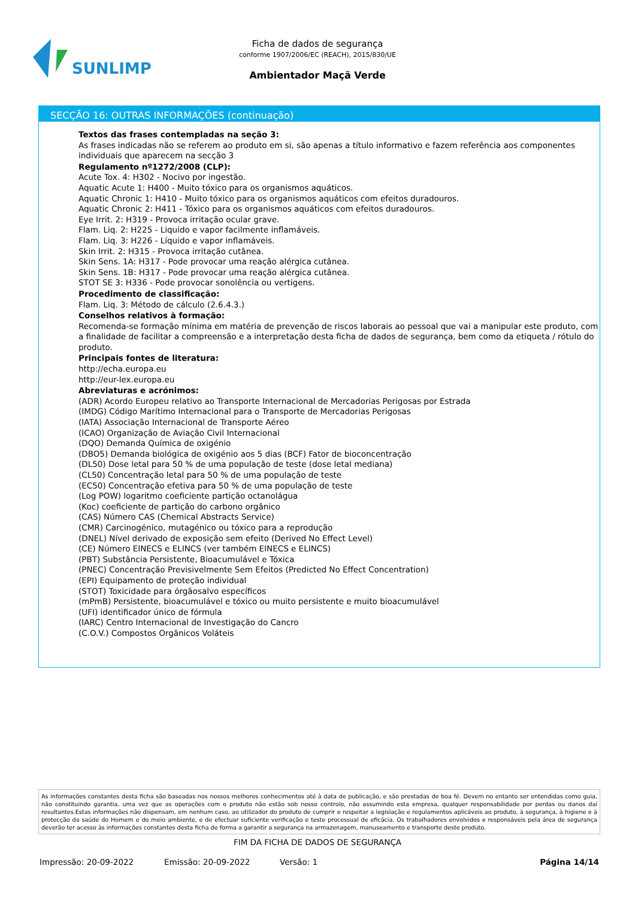SUNLIMP
Ficha de dados de segurança
conforme 1907/2006/EC (REACH), 2015/830/UE
Ambientador Maçã Verde
SECÇÃO 16: OUTRAS INFORMAÇÕES (continuação)
Textos das frases contempladas na seção 3:
As frases indicadas não se referem ao produto em si, são apenas a título informativo e fazem referência aos componentes individuais que aparecem na secção 3
Regulamento nº1272/2008 (CLP):
Acute Tox. 4: H302 - Nocivo por ingestão.
Aquatic Acute 1: H400 - Muito tóxico para os organismos aquáticos.
Aquatic Chronic 1: H410 - Muito tóxico para os organismos aquáticos com efeitos duradouros.
Aquatic Chronic 2: H411 - Tóxico para os organismos aquáticos com efeitos duradouros.
Eye Irrit. 2: H319 - Provoca irritação ocular grave.
Flam. Liq. 2: H225 - Liquido e vapor facilmente inflamáveis.
Flam. Liq. 3: H226 - Líquido e vapor inflamáveis.
Skin Irrit. 2: H315 - Provoca irritação cutânea.
Skin Sens. 1A: H317 - Pode provocar uma reação alérgica cutânea.
Skin Sens. 1B: H317 - Pode provocar uma reação alérgica cutânea.
STOT SE 3: H336 - Pode provocar sonolência ou vertigens.
Procedimento de classificação:
Flam. Liq. 3: Método de cálculo (2.6.4.3.)
Conselhos relativos à formação:
Recomenda-se formação mínima em matéria de prevenção de riscos laborais ao pessoal que vai a manipular este produto, com a finalidade de facilitar a compreensão e a interpretação desta ficha de dados de segurança, bem como da etiqueta / rótulo do produto.
Principais fontes de literatura:
http://echa.europa.eu
http://eur-lex.europa.eu
Abreviaturas e acrónimos:
(ADR) Acordo Europeu relativo ao Transporte Internacional de Mercadorias Perigosas por Estrada
(IMDG) Código Marítimo Internacional para o Transporte de Mercadorias Perigosas
(IATA) Associação Internacional de Transporte Aéreo
(ICAO) Organização de Aviação Civil Internacional
(DQO) Demanda Química de oxigénio
(DBO5) Demanda biológica de oxigénio aos 5 dias (BCF) Fator de bioconcentração
(DL50) Dose letal para 50 % de uma população de teste (dose letal mediana)
(CL50) Concentração letal para 50 % de uma população de teste
(EC50) Concentração efetiva para 50 % de uma população de teste
(Log POW) logaritmo coeficiente partição octanolágua
(Koc) coeficiente de partição do carbono orgânico
(CAS) Número CAS (Chemical Abstracts Service)
(CMR) Carcinogénico, mutagénico ou tóxico para a reprodução
(DNEL) Nível derivado de exposição sem efeito (Derived No Effect Level)
(CE) Número EINECS e ELINCS (ver também EINECS e ELINCS)
(PBT) Substância Persistente, Bioacumulável e Tóxica
(PNEC) Concentração Previsivelmente Sem Efeitos (Predicted No Effect Concentration)
(EPI) Equipamento de proteção individual
(STOT) Toxicidade para órgãosalvo específicos
(mPmB) Persistente, bioacumulável e tóxico ou muito persistente e muito bioacumulável
(UFI) identificador único de fórmula
(IARC) Centro Internacional de Investigação do Cancro
(C.O.V.) Compostos Orgânicos Voláteis
As informações constantes desta ficha são baseadas nos nossos melhores conhecimentos até à data de publicação, e são prestadas de boa fé. Devem no entanto ser entendidas como guia, não constituindo garantia, uma vez que as operações com o produto não estão sob nosso controlo, não assumindo esta empresa, qualquer responsabilidade por perdas ou danos daí resultantes.Estas informações não dispensam, em nenhum caso, ao utilizador do produto de cumprir e respeitar a legislação e regulamentos aplicáveis ao produto, à segurança, à higiene e à protecção da saúde do Homem e do meio ambiente, e de efectuar suficiente verificação e teste processual de eficácia. Os trabalhadores envolvidos e responsáveis pela área de segurança deverão ter acesso às informações constantes desta ficha de forma a garantir a segurança na armazenagem, manuseamento e transporte deste produto.
FIM DA FICHA DE DADOS DE SEGURANÇA
Impressão: 20-09-2022 Emissão: 20-09-2022 Versão: 1 Página 14/14